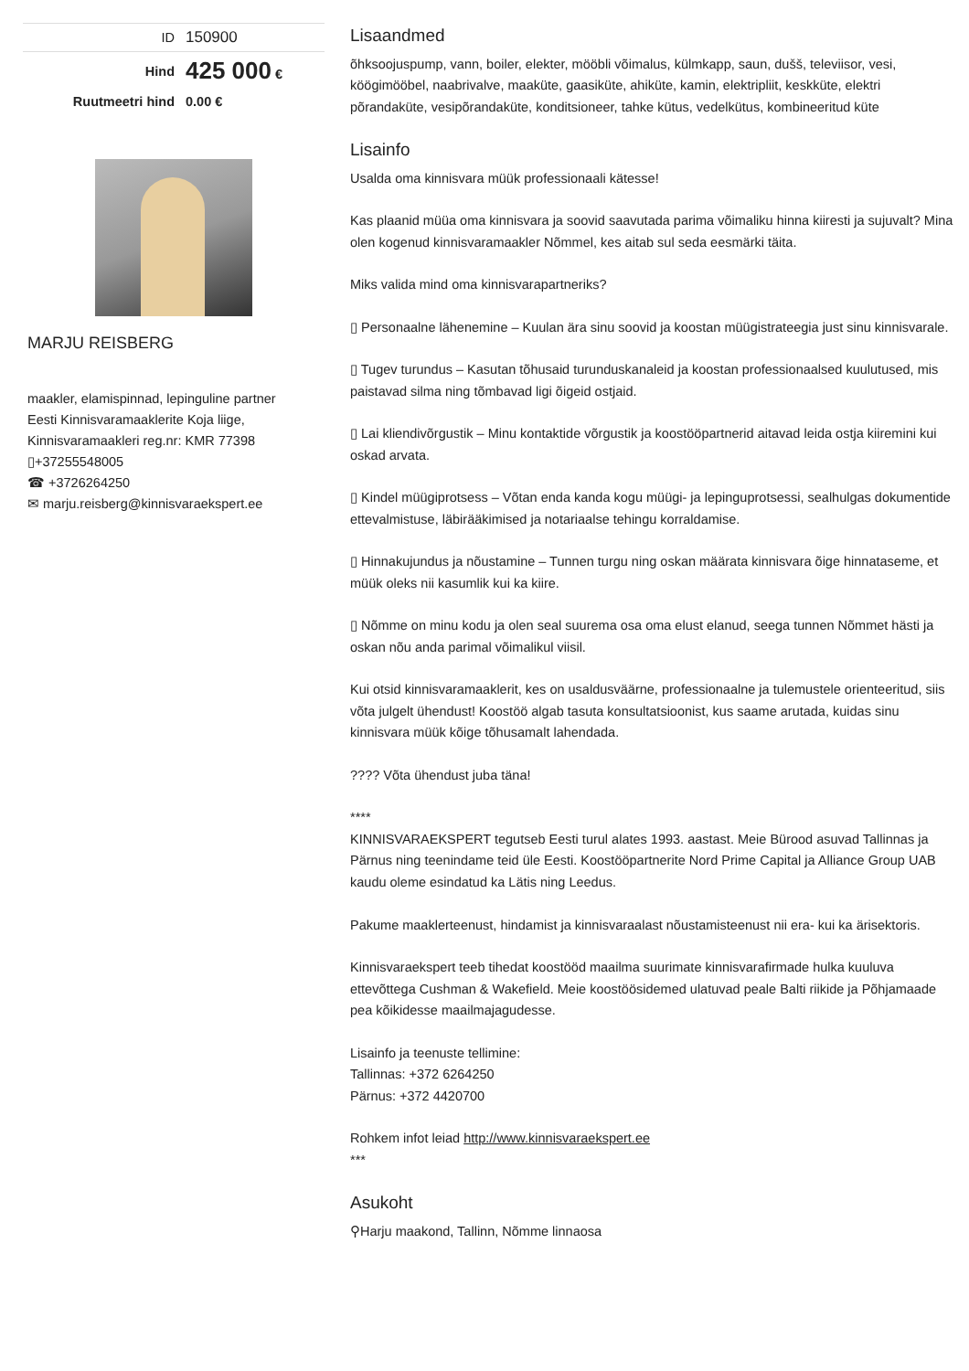| ID | 150900 |
| Hind | 425 000 € |
| Ruutmeetri hind | 0.00 € |
MARJU REISBERG
maakler, elamispinnad, lepinguline partner
Eesti Kinnisvaramaaklerite Koja liige,
Kinnisvaramaakleri reg.nr: KMR 77398
▯+37255548005
☎ +3726264250
✉ marju.reisberg@kinnisvaraekspert.ee
Lisaandmed
õhksoojuspump, vann, boiler, elekter, mööbli võimalus, külmkapp, saun, dušš, televiisor, vesi, köögimööbel, naabrivalve, maaküte, gaasiküte, ahiküte, kamin, elektripliit, keskküte, elektri põrandaküte, vesipõrandaküte, konditsioneer, tahke kütus, vedelkütus, kombineeritud küte
Lisainfo
Usalda oma kinnisvara müük professionaali kätesse!
Kas plaanid müüa oma kinnisvara ja soovid saavutada parima võimaliku hinna kiiresti ja sujuvalt? Mina olen kogenud kinnisvaramaakler Nõmmel, kes aitab sul seda eesmärki täita.
Miks valida mind oma kinnisvarapartneriks?
▯ Personaalne lähenemine – Kuulan ära sinu soovid ja koostan müügistrateegia just sinu kinnisvarale.
▯ Tugev turundus – Kasutan tõhusaid turunduskanaleid ja koostan professionaalsed kuulutused, mis paistavad silma ning tõmbavad ligi õigeid ostjaid.
▯ Lai kliendivõrgustik – Minu kontaktide võrgustik ja koostööpartnerid aitavad leida ostja kiiremini kui oskad arvata.
▯ Kindel müügiprotsess – Võtan enda kanda kogu müügi- ja lepinguprotsessi, sealhulgas dokumentide ettevalmistuse, läbirääkimised ja notariaalse tehingu korraldamise.
▯ Hinnakujundus ja nõustamine – Tunnen turgu ning oskan määrata kinnisvara õige hinnataseme, et müük oleks nii kasumlik kui ka kiire.
▯ Nõmme on minu kodu ja olen seal suurema osa oma elust elanud, seega tunnen Nõmmet hästi ja oskan nõu anda parimal võimalikul viisil.
Kui otsid kinnisvaramaaklerit, kes on usaldusväärne, professionaalne ja tulemustele orienteeritud, siis võta julgelt ühendust! Koostöö algab tasuta konsultatsioonist, kus saame arutada, kuidas sinu kinnisvara müük kõige tõhusamalt lahendada.
???? Võta ühendust juba täna!
****
KINNISVARAEKSPERT tegutseb Eesti turul alates 1993. aastast. Meie Bürood asuvad Tallinnas ja Pärnus ning teenindame teid üle Eesti. Koostööpartnerite Nord Prime Capital ja Alliance Group UAB kaudu oleme esindatud ka Lätis ning Leedus.
Pakume maaklerteenust, hindamist ja kinnisvaraalast nõustamisteenust nii era- kui ka ärisektoris.
Kinnisvaraekspert teeb tihedat koostööd maailma suurimate kinnisvarafirmade hulka kuuluva ettevõttega Cushman & Wakefield. Meie koostöösidemed ulatuvad peale Balti riikide ja Põhjamaade pea kõikidesse maailmajagudesse.
Lisainfo ja teenuste tellimine:
Tallinnas: +372 6264250
Pärnus: +372 4420700
Rohkem infot leiad http://www.kinnisvaraekspert.ee
***
Asukoht
⚲Harju maakond, Tallinn, Nõmme linnaosa